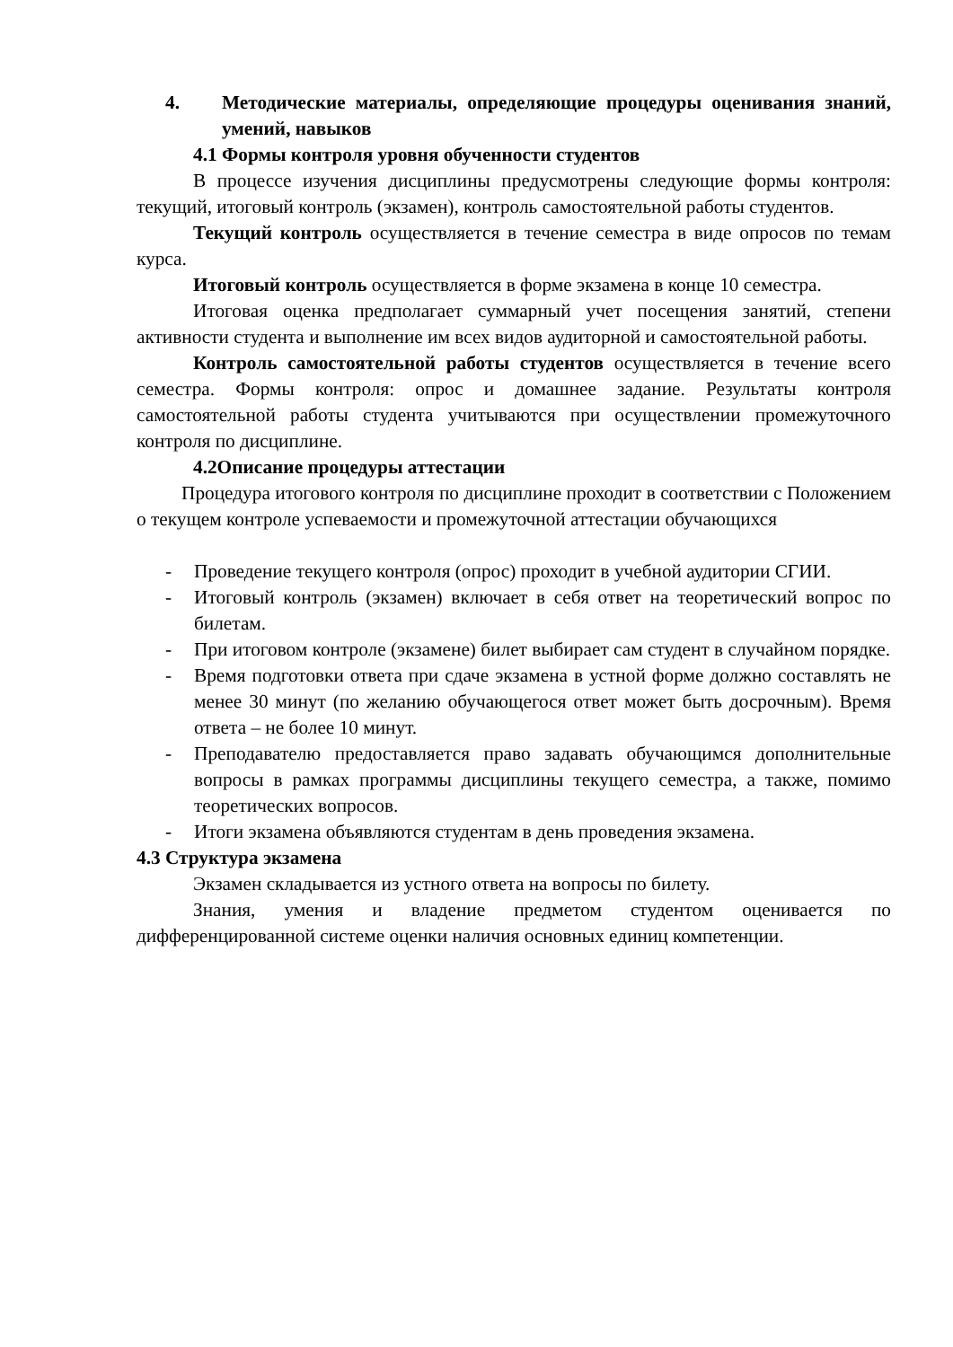4. Методические материалы, определяющие процедуры оценивания знаний, умений, навыков
4.1 Формы контроля уровня обученности студентов
В процессе изучения дисциплины предусмотрены следующие формы контроля: текущий, итоговый контроль (экзамен), контроль самостоятельной работы студентов.
Текущий контроль осуществляется в течение семестра в виде опросов по темам курса.
Итоговый контроль осуществляется в форме экзамена в конце 10 семестра.
Итоговая оценка предполагает суммарный учет посещения занятий, степени активности студента и выполнение им всех видов аудиторной и самостоятельной работы.
Контроль самостоятельной работы студентов осуществляется в течение всего семестра. Формы контроля: опрос и домашнее задание. Результаты контроля самостоятельной работы студента учитываются при осуществлении промежуточного контроля по дисциплине.
4.2Описание процедуры аттестации
Процедура итогового контроля по дисциплине проходит в соответствии с Положением о текущем контроле успеваемости и промежуточной аттестации обучающихся
- Проведение текущего контроля (опрос) проходит в учебной аудитории СГИИ.
- Итоговый контроль (экзамен) включает в себя ответ на теоретический вопрос по билетам.
- При итоговом контроле (экзамене) билет выбирает сам студент в случайном порядке.
- Время подготовки ответа при сдаче экзамена в устной форме должно составлять не менее 30 минут (по желанию обучающегося ответ может быть досрочным). Время ответа – не более 10 минут.
- Преподавателю предоставляется право задавать обучающимся дополнительные вопросы в рамках программы дисциплины текущего семестра, а также, помимо теоретических вопросов.
- Итоги экзамена объявляются студентам в день проведения экзамена.
4.3 Структура экзамена
Экзамен складывается из устного ответа на вопросы по билету.
Знания, умения и владение предметом студентом оценивается по дифференцированной системе оценки наличия основных единиц компетенции.